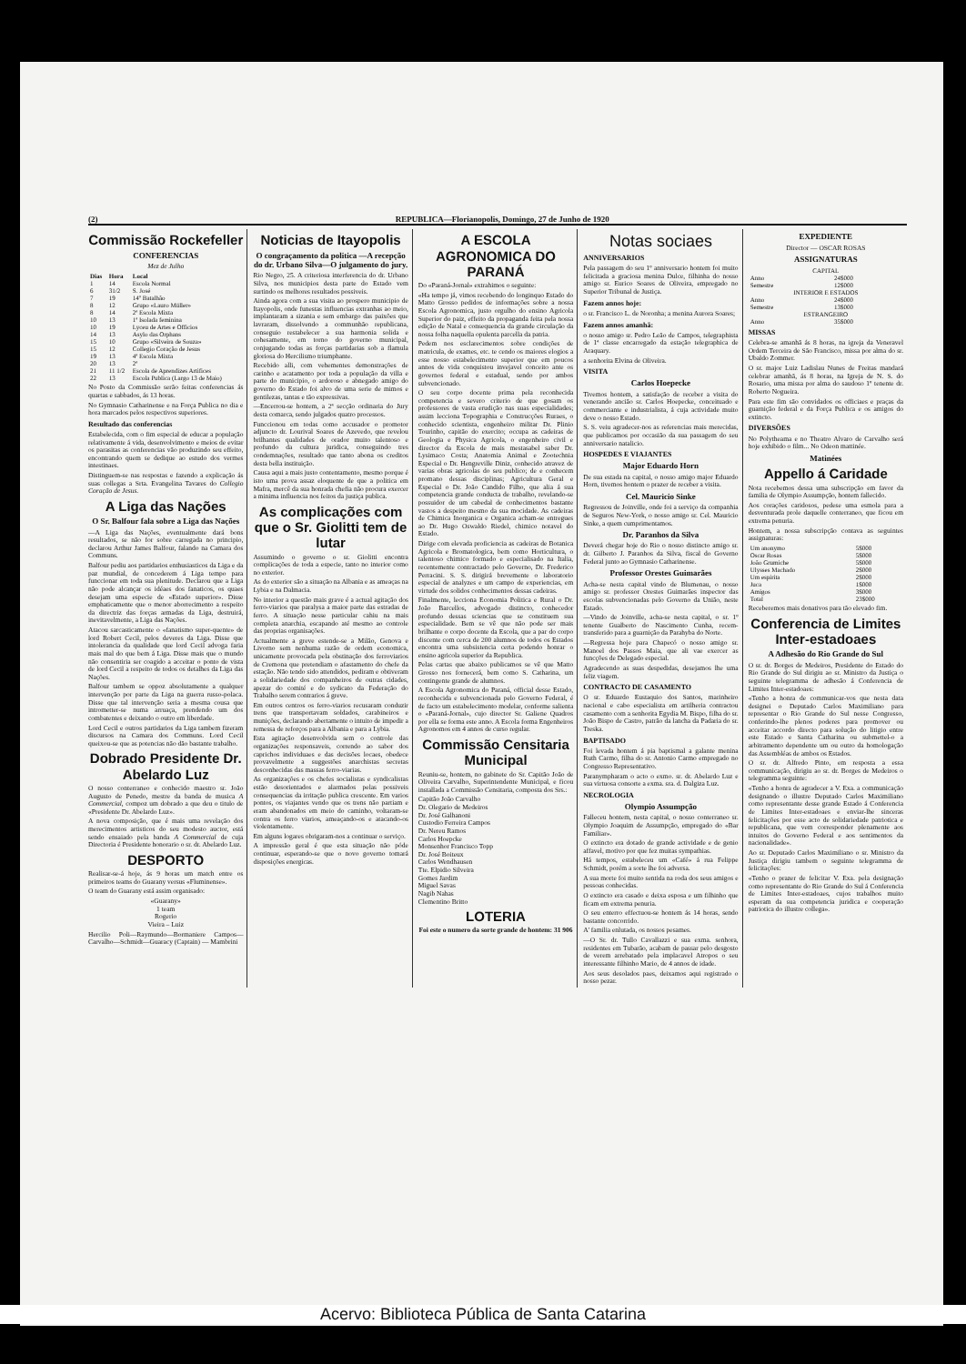(2) REPUBLICA—Florianopolis, Domingo, 27 de Junho de 1920
Commissão Rockefeller
CONFERENCIAS
Mez de Julho
| Dias | Hora | Local |
| --- | --- | --- |
| 1 | 14 | Escola Normal |
| 6 | 31/2 | S. José |
| 7 | 19 | 14º Batalhão |
| 8 | 12 | Grupo «Lauro Müller» |
| 8 | 14 | 2ª Escola Mixta |
| 10 | 13 | 1ª Isolada feminina |
| 10 | 19 | Lyceu de Artes e Officios |
| 14 | 13 | Asylo das Orphans |
| 15 | 10 | Grupo «Silveira de Souza» |
| 15 | 12 | Collegio Coração de Jesus |
| 19 | 13 | 4ª Escola Mixta |
| 20 | 13 | 2ª |
| 21 | 11 1/2 | Escola de Aprendizes Artifices |
| 22 | 13 | Escola Publica (Largo 13 de Maio) |
No Posto da Commissão serão feitas conferencias ás quartas e sabbados, ás 13 horas.
No Gymnasio Catharinense e na Força Publica no dia e hora marcados pelos respectivos superiores.
Resultado das conferencias
Estabelecida, com o fim especial de educar a população relativamente á vida, desenvolvimento e meios de evitar os parasitas as conferencias vão produzindo seu effeito, encontrando quem se dedique ao estudo dos vermes intestinaes.
Distinguem-se nas respostas e fazendo a explicação ás suas collegas a Srta. Evangelina Tavares do Collegio Coração de Jesus.
A Liga das Nações
O Sr. Balfour fala sobre a Liga das Nações
—A Liga das Nações, eventualmente dará bons resultados, se não for sobre carregada no principio, declarou Arthur James Balfour, falando na Camara dos Communs.
Balfour pediu aos partidarios enthusiasticos da Liga e da paz mundial, de concederem á Liga tempo para funccionar em toda sua plenitude. Declarou que a Liga não pode alcançar os idéaes dos fanaticos, os quaes desejam uma especie de «Estado superior». Disse emphaticamente que o menor aborrecimento a respeito da directriz das forças armadas da Liga, destruirá, inevitavelmente, a Liga das Nações.
Atacou sarcasticamente o «fanatismo super-quente» de lord Robert Cecil, pelos deveres da Liga. Disse que intolerancia da qualidade que lord Cecil advoga faria mais mal do que bem á Liga. Disse mais que o mundo não consentiria ser coagido a acceitar o ponto de vista de lord Cecil a respeito de todos os detalhes da Liga das Nações.
Balfour tambem se oppoz absolutamente a qualquer intervenção por parte da Liga na guerra russo-polaca. Disse que tal intervenção seria a mesma cousa que intrometter-se numa arruaça, prendendo um dos combatentes e deixando o outro em liberdade.
Lord Cecil e outros partidarios da Liga tambem fizeram discursos na Camara dos Communs. Lord Cecil queixou-se que as potencias não dão bastante trabalho.
Dobrado Presidente Dr. Abelardo Luz
O nosso conterraneo e conhecido maestro sr. João Augusto de Penedo, mestre da banda de musica A Commercial, compoz um dobrado a que deu o titulo de «Presidente Dr. Abelardo Luz».
A nova composição, que é mais uma revelação dos merecimentos artisticos do seu modesto auctor, está sendo ensaiado pela banda A Commercial de cuja Directoria é Presidente honorario o sr. dr. Abelardo Luz.
DESPORTO
Realisar-se-á hoje, ás 9 horas um match entre os primeiros teams do Guarany versus «Fluminense».
O team do Guarany está assim organisado:
«Guarany»
1 team
Rogerio
Vieira – Luiz
Hercilio Poli—Raymundo—Bormaniere Campos—Carvalho—Schmidt—Guaracy (Captain) — Mambrini
Noticias de Itayopolis
O congraçamento da politica —A recepção do dr. Urbano Silva—O julgamento do jury.
Rio Negro, 25. A criteriosa interferencia do dr. Urbano Silva, nos municipios desta parte do Estado vem surtindo os melhores resultados possiveis.
Ainda agora com a sua visita ao prospero municipio de Itayopolis, onde funestas influencias extranhas ao meio, implantaram a sizania e sem embargo das paixões que lavraram, dissolvendo a communhão republicana, conseguio restabelecer a sua harmonia solida e cohesamente, em torno do governo municipal, conjugando todas as forças partidarias sob a flamula gloriosa do Hercilismo triumphante.
Recebido alli, com vehementes demonstrações de carinho e acatamento por toda a população da villa e parte do municipio, o ardoroso e abnegado amigo do governo do Estado foi alvo de uma serie de mimos e gentilezas, tantas e tão expressivas.
—Encerrou-se hontem, a 2ª secção ordinaria do Jury desta comarca, sendo julgados quatro processos.
Funccionou em todas como accusador o promotor adjuncto dr. Lourival Soares de Azevedo, que revelou brilhantes qualidades de orador muito talentoso e profundo da cultura juridica, conseguindo tres condemnações, resultado que tanto abona os creditos desta bella instituição.
Causa aqui a mais justo contentamento, mesmo porque é isto uma prova assaz eloquente de que a politica em Mafra, mercê da sua honrada chefia não procura exercer a minima influencia nos feitos da justiça publica.
As complicações com que o Sr. Giolitti tem de lutar
Assumindo o governo o sr. Giolitti encontra complicações de toda a especie, tanto no interior como no exterior.
As do exterior são a situação na Albania e as ameaças na Lybia e na Dalmacia.
No interior a questão mais grave é a actual agitação dos ferro-viarios que paralysa a maior parte das estradas de ferro. A situação nesse particular cahiu na mais completa anarchia, escapando até mesmo ao controle das proprias organisações.
Actualmente a greve estende-se a Milão, Genova e Livorno sem nenhuma razão de ordem economica, unicamente provocada pela obstinação dos ferroviarios de Cremona que pretendiam o afastamento do chefe da estação. Não tendo sido attendidos, pediram e obtiveram a solidariedade dos companheiros de outras cidades, apezar do comité e do sydicato da Federação do Trabalho serem contrarios á greve.
Em outros centros os ferro-viarios recusaram conduzir trens que transportavam soldados, carabineiros e munições, declarando abertamente o intuito de impedir a remessa de reforços para a Albania e para a Lybia.
Esta agitação desenvolvida sem o controle das organizações responsaveis, correndo ao sabor dos caprichos individuaes e das decisões locaes, obedece provavelmente a suggestões anarchistas secretas desconhecidas das massas ferro-viarias.
As organizações e os chefes socialistas e syndicalistas estão desorientados e alarmados pelas possiveis consequencias da irritação publica crescente. Em varios pontos, os viajantes vendo que os trens não partiam e eram abandonados em meio do caminho, voltaram-se contra os ferro viarios, ameaçando-os e atacando-os violentamente.
Em alguns logares obrigaram-nos a continuar o serviço.
A impressão geral é que esta situação não póde continuar, esperando-se que o novo governo tomará disposições energicas.
A ESCOLA AGRONOMICA DO PARANÁ
Do «Paraná-Jornal» extrahimos o seguinte:
«Ha tempo já, vimos recebendo do longinquo Estado do Matto Grosso pedidos de informações sobre a nossa Escola Agronomica, justo orgulho do ensino Agricola Superior do paiz, effeito da propaganda feita pela nossa edição de Natal e consequencia da grande circulação da nossa folha naquella opulenta parcella da patria.
Pedem nos esclarecimentos sobre condições de matricula, de exames, etc. te cendo os maiores elogios a esse nosso estabelecimento superior que em poucos annos de vida conquistou invejavel conceito ante os governos federal e estadual, sendo por ambos subvencionado.
O seu corpo docente prima pela reconhecida competencia e severo criterio de que gosam os professores de vasta erudição nas suas especialidades; assim lecciona Topographia e Construcções Ruraes, o conhecido scientista, engenheiro militar Dr. Plinio Tourinho, capitão do exercito; occupa as cadeiras de Geologia e Physica Agricola, o engenheiro civil e director da Escola de mais mestasabel saber Dr. Lysimaco Costa; Anatomia Animal e Zootechnia Especial o Dr. Hengreville Diniz, conhecido atravez de varias obras agricolas do seu publico; de e conhecem promano dessas disciplinas; Agricultura Geral e Especial o Dr. João Candido Filho, que alia á sua competencia grande conducta de trabalho, revelando-se possuidor de um cabedal de conhecimentos bastante vastos a despeito mesmo da sua mocidade. As cadeiras de Chimica Inorganica e Organica acham-se entregues ao Dr. Hugo Oswaldo Riedel, chimico notavel do Estado.
Dirige com elevada proficiencia as cadeiras de Botanica Agricola e Bromatologica, bem como Horticultura, o talentoso chimico formado e especialisado na Italia, recentemente contractado pelo Governo, Dr. Frederico Perracini. S. S. dirigirá brevemente o laboratorio especial de analyzes e um campo de experiencias, em virtude dos solidos conhecimentos dessas cadeiras.
Finalmente, lecciona Economia Politica e Rural o Dr. João Barcellos, advogado distincto, conhecedor profundo dessas sciencias que se constituem sua especialidade. Bem se vê que não pode ser mais brilhante o corpo docente da Escola, que a par do corpo discente com cerca de 200 alumnos de todos os Estados encontra uma subsistencia certa podendo honrar o ensino agricola superior da Republica.
Pelas cartas que abaixo publicamos se vê que Matto Grosso nos fornecerá, bem como S. Catharina, um contingente grande de alumnos.
A Escola Agronomica do Paraná, official desse Estado, reconhecida e subvencionada pelo Governo Federal, é de facto um estabelecimento modelar, conforme salienta o «Paraná-Jornal», cujo director Sr. Galiene Quadros por ella se forma este anno. A Escola forma Engenheiros Agronomos em 4 annos de curso regular.
Commissão Censitaria Municipal
Reuniu-se, hontem, no gabinete do Sr. Capitão João de Oliveira Carvalho, Superintendente Municipal, e ficou installada a Commissão Censitaria, composta dos Srs.:
Capitão João Carvalho
Dr. Olegario de Medeiros
Dr. José Galhanoni
Custodio Ferreira Campos
Dr. Nereu Ramos
Carlos Hoepcke
Monsenhor Francisco Topp
Dr. José Boiteux
Carlos Wendhausen
Tte. Elpidio Silveira
Gomes Jardim
Miguel Savas
Nagib Nahas
Clementino Britto
LOTERIA
Foi este o numero da sorte grande de hontem: 31 906
Notas sociaes
ANNIVERSARIOS
Pela passagem do seu 1º anniversario hontem foi muito felicitada a graciosa menina Dulce, filhinha do nosso amigo sr. Eurico Soares de Oliveira, empregado no Superior Tribunal de Justiça.
Fazem annos hoje:
o sr. Francisco L. de Noronha; a menina Aurora Soares;
Fazem annos amanhã:
o nosso amigo sr. Pedro Leão de Campos, telegraphista de 1ª classe encarregado da estação telegraphica de Araquary.
a senhorita Elvina de Oliveira.
VISITA
Carlos Hoepecke
Tivemos hontem, a satisfação de receber a visita do venerando ancião sr. Carlos Hoepecke, conceituado e commerciante e industrialista, á cuja actividade muito deve o nosso Estado.
S. S. veiu agradecer-nos as referencias mais merecidas, que publicamos por occasião da sua passagem do seu anniversario natalicio.
HOSPEDES E VIAJANTES
Major Eduardo Horn
De sua estada na capital, o nosso amigo major Eduardo Horn, tivemos hontem o prazer de receber a visita.
Cel. Mauricio Sinke
Regressou de Joinville, onde foi a serviço da companhia de Seguros New-York, o nosso amigo sr. Cel. Mauricio Sinke, a quem cumprimentamos.
Dr. Paranhos da Silva
Deverá chegar hoje do Rio o nosso distincto amigo sr. dr. Gilberto J. Paranhos da Silva, fiscal do Governo Federal junto ao Gymnasio Catharinense.
Professor Orestes Guimarães
Acha-se nesta capital vindo de Blumenau, o nosso amigo sr. professor Orestes Guimarães inspector das escolas subvencionadas pelo Governo da União, neste Estado.
—Vindo de Joinville, acha-se nesta capital, o sr. 1º tenente Gualberto do Nascimento Cunha, recem-transferido para a guarnição da Parahyba do Norte.
—Regressa hoje para Chapecó o nosso amigo sr. Manoel dos Passos Maia, que ali vae exercer as funcções de Delegado especial.
Agradecendo as suas despedidas, desejamos lhe uma feliz viagem.
CONTRACTO DE CASAMENTO
O sr. Eduardo Eustaquio dos Santos, marinheiro nacional e cabo especialista em artilheria contractou casamento com a senhorita Egydia M. Bispo, filha do sr. João Bispo de Castro, patrão da lancha da Padaria do sr. Treska.
BAPTISADO
Foi levada hontem á pia baptismal a galante menina Ruth Carmo, filha do sr. Antonio Carmo empregado no Congresso Representativo.
Paranympharam o acto o exmo. sr. dr. Abelardo Luz e sua virtuosa consorte a exma. sra. d. Dalgiza Luz.
NECROLOGIA
Olympio Assumpção
Falleceu hontem, nesta capital, o nosso conterraneo sr. Olympio Joaquim de Assumpção, empregado do «Bar Familiar».
O extincto era dotado de grande actividade e de genio affavel, motivo por que fez muitas sympathias.
Há tempos, estabeleceu um «Café» á rua Felippe Schmidt, porém a sorte lhe foi adversa.
A sua morte foi muito sentida na roda dos seus amigos e pessoas conhecidas.
O extincto era casado e deixa esposa e um filhinho que ficam em extrema penuria.
O seu enterro effectuou-se hontem ás 14 horas, sendo bastante concorrido.
A' familia enlutada, os nossos pesames.
—O Sr. dr. Tullo Cavallazzi e sua exma. senhora, residentes em Tubarão, acabam de passar pelo desgosto de verem arrebatado pela implacavel Atropos o seu interessante filhinho Mario, de 4 annos de idade.
Aos seus desolados paes, deixamos aqui registrado o nosso pezar.
EXPEDIENTE
Director — OSCAR ROSAS
ASSIGNATURAS
| CAPITAL | |
| Anno | 24$000 |
| Semestre | 12$000 |
| INTERIOR E ESTADOS | |
| Anno | 24$000 |
| Semestre | 13$000 |
| ESTRANGEIRO | |
| Anno | 35$000 |
MISSAS
Celebra-se amanhã ás 8 horas, na igreja da Veneravel Ordem Terceira de São Francisco, missa por alma do sr. Ubaldo Zommer.
O sr. major Luiz Ladislau Nunes de Freitas mandará celebrar amanhã, ás 8 horas, na Igreja de N. S. do Rosario, uma missa por alma do saudoso 1º tenente dr. Roberto Nogueira.
Para este fim são convidados os officiaes e praças da guarnição federal e da Força Publica e os amigos do extincto.
DIVERSÕES
No Polytheama e no Theatro Alvaro de Carvalho será hoje exhibido o film... No Odeon mattinée.
Matinées
Appello á Caridade
Nota recebemos dessa uma subscripção em favor da familia de Olympio Assumpção, hontem fallecido.
Aos corações caridosos, pedese uma esmola para a desventurada prole daquelle conterraneo, que ficou em extrema penuria.
Hontem, a nossa subscripção contava as seguintes assignaturas:
| Um anonymo | 5$000 |
| Oscar Rosas | 5$000 |
| João Grumiche | 5$000 |
| Ulysses Machado | 2$000 |
| Um espirita | 2$000 |
| Juca | 1$000 |
| Amigos | 3$000 |
| Total | 23$000 |
Receberemos mais donativos para tão elevado fim.
Conferencia de Limites Inter-estadoaes
A Adhesão do Rio Grande do Sul
O sr. dr. Borges de Medeiros, Presidente do Estado do Rio Grande do Sul dirigiu ao sr. Ministro da Justiça o seguinte telegramma de adhesão á Conferencia de Limites Inter-estadoaes:
«Tenho a honra de communicar-vos que nesta data designei o Deputado Carlos Maximiliano para representar o Rio Grande do Sul nesse Congresso, conferindo-lhe plenos poderes para promover ou acceitar accordo directo para solução do litigio entre este Estado e Santa Catharina ou submettel-o a arbitramento dependente um ou outro da homologação das Assembléas de ambos os Estados.
O sr. dr. Alfredo Pinto, em resposta a essa communicação, dirigiu ao sr. dr. Borges de Medeiros o telegramma seguinte:
«Tenho a honra de agradecer a V. Exa. a communicação designando o illustre Deputado Carlos Maximiliano como representante desse grande Estado á Conferencia de Limites Inter-estadoaes e enviar-lhe sinceras felicitações por esse acto de solidariedade patriotica e republicana, que vem corresponder plenamente aos intuitos do Governo Federal e aos sentimentos da nacionalidade».
Ao sr. Deputado Carlos Maximiliano o sr. Ministro da Justiça dirigiu tambem o seguinte telegramma de felicitações:
«Tenho o prazer de felicitar V. Exa. pela designação como representante do Rio Grande do Sul á Conferencia de Limites Inter-estadoaes, cujos trabalhos muito esperam da sua competencia juridica e cooperação patriotica do illustre collega».
Acervo: Biblioteca Pública de Santa Catarina